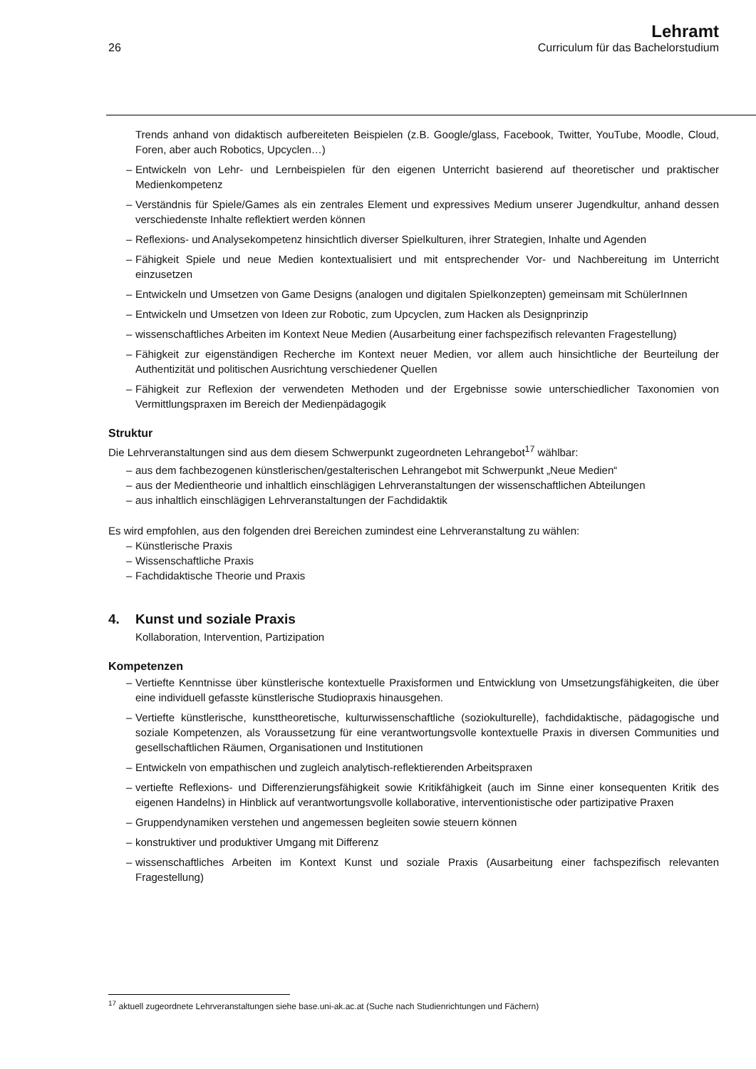26
Lehramt
Curriculum für das Bachelorstudium
Trends anhand von didaktisch aufbereiteten Beispielen (z.B. Google/glass, Facebook, Twitter, YouTube, Moodle, Cloud, Foren, aber auch Robotics, Upcyclen…)
– Entwickeln von Lehr- und Lernbeispielen für den eigenen Unterricht basierend auf theoretischer und praktischer Medienkompetenz
– Verständnis für Spiele/Games als ein zentrales Element und expressives Medium unserer Jugendkultur, anhand dessen verschiedenste Inhalte reflektiert werden können
– Reflexions- und Analysekompetenz hinsichtlich diverser Spielkulturen, ihrer Strategien, Inhalte und Agenden
– Fähigkeit Spiele und neue Medien kontextualisiert und mit entsprechender Vor- und Nachbereitung im Unterricht einzusetzen
– Entwickeln und Umsetzen von Game Designs (analogen und digitalen Spielkonzepten) gemeinsam mit SchülerInnen
– Entwickeln und Umsetzen von Ideen zur Robotic, zum Upcyclen, zum Hacken als Designprinzip
– wissenschaftliches Arbeiten im Kontext Neue Medien (Ausarbeitung einer fachspezifisch relevanten Fragestellung)
– Fähigkeit zur eigenständigen Recherche im Kontext neuer Medien, vor allem auch hinsichtliche der Beurteilung der Authentizität und politischen Ausrichtung verschiedener Quellen
– Fähigkeit zur Reflexion der verwendeten Methoden und der Ergebnisse sowie unterschiedlicher Taxonomien von Vermittlungspraxen im Bereich der Medienpädagogik
Struktur
Die Lehrveranstaltungen sind aus dem diesem Schwerpunkt zugeordneten Lehrangebot<sup>17</sup> wählbar:
– aus dem fachbezogenen künstlerischen/gestalterischen Lehrangebot mit Schwerpunkt „Neue Medien“
– aus der Medientheorie und inhaltlich einschlägigen Lehrveranstaltungen der wissenschaftlichen Abteilungen
– aus inhaltlich einschlägigen Lehrveranstaltungen der Fachdidaktik
Es wird empfohlen, aus den folgenden drei Bereichen zumindest eine Lehrveranstaltung zu wählen:
– Künstlerische Praxis
– Wissenschaftliche Praxis
– Fachdidaktische Theorie und Praxis
4. Kunst und soziale Praxis
Kollaboration, Intervention, Partizipation
Kompetenzen
– Vertiefte Kenntnisse über künstlerische kontextuelle Praxisformen und Entwicklung von Umsetzungsfähigkeiten, die über eine individuell gefasste künstlerische Studiopraxis hinausgehen.
– Vertiefte künstlerische, kunsttheoretische, kulturwissenschaftliche (soziokulturelle), fachdidaktische, pädagogische und soziale Kompetenzen, als Voraussetzung für eine verantwortungsvolle kontextuelle Praxis in diversen Communities und gesellschaftlichen Räumen, Organisationen und Institutionen
– Entwickeln von empathischen und zugleich analytisch-reflektierenden Arbeitspraxen
– vertiefte Reflexions- und Differenzierungsfähigkeit sowie Kritikfähigkeit (auch im Sinne einer konsequenten Kritik des eigenen Handelns) in Hinblick auf verantwortungsvolle kollaborative, interventionistische oder partizipative Praxen
– Gruppendynamiken verstehen und angemessen begleiten sowie steuern können
– konstruktiver und produktiver Umgang mit Differenz
– wissenschaftliches Arbeiten im Kontext Kunst und soziale Praxis (Ausarbeitung einer fachspezifisch relevanten Fragestellung)
<sup>17</sup> aktuell zugeordnete Lehrveranstaltungen siehe base.uni-ak.ac.at (Suche nach Studienrichtungen und Fächern)